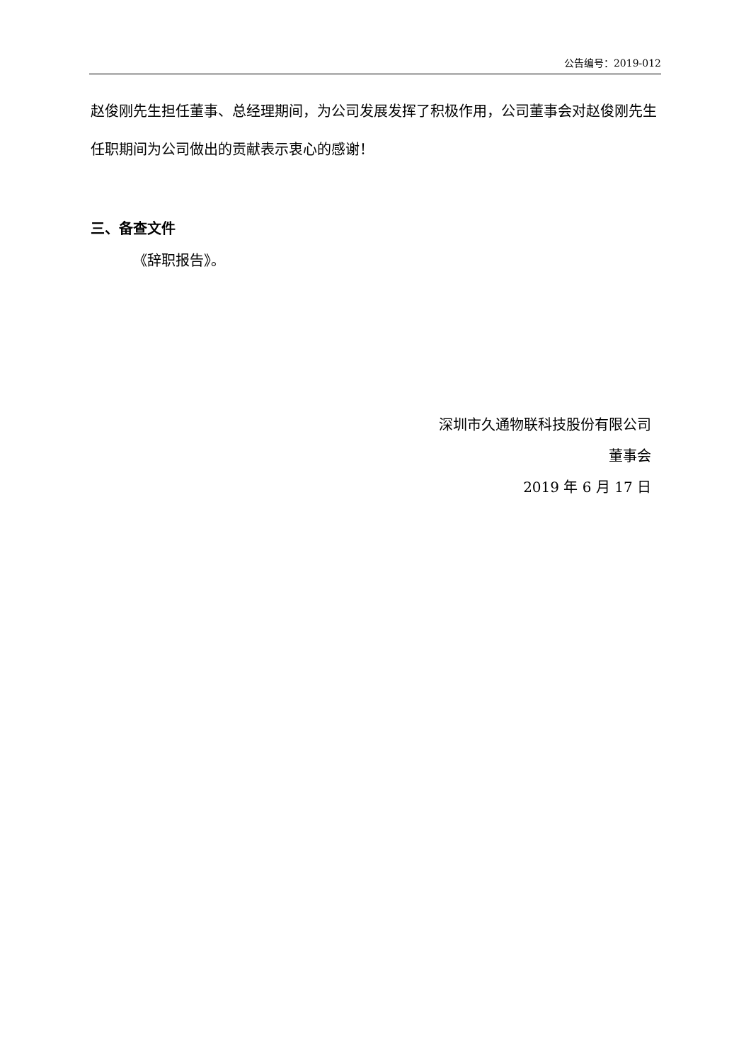公告编号：2019-012
赵俊刚先生担任董事、总经理期间，为公司发展发挥了积极作用，公司董事会对赵俊刚先生任职期间为公司做出的贡献表示衷心的感谢！
三、备查文件
《辞职报告》。
深圳市久通物联科技股份有限公司
董事会
2019 年 6 月 17 日